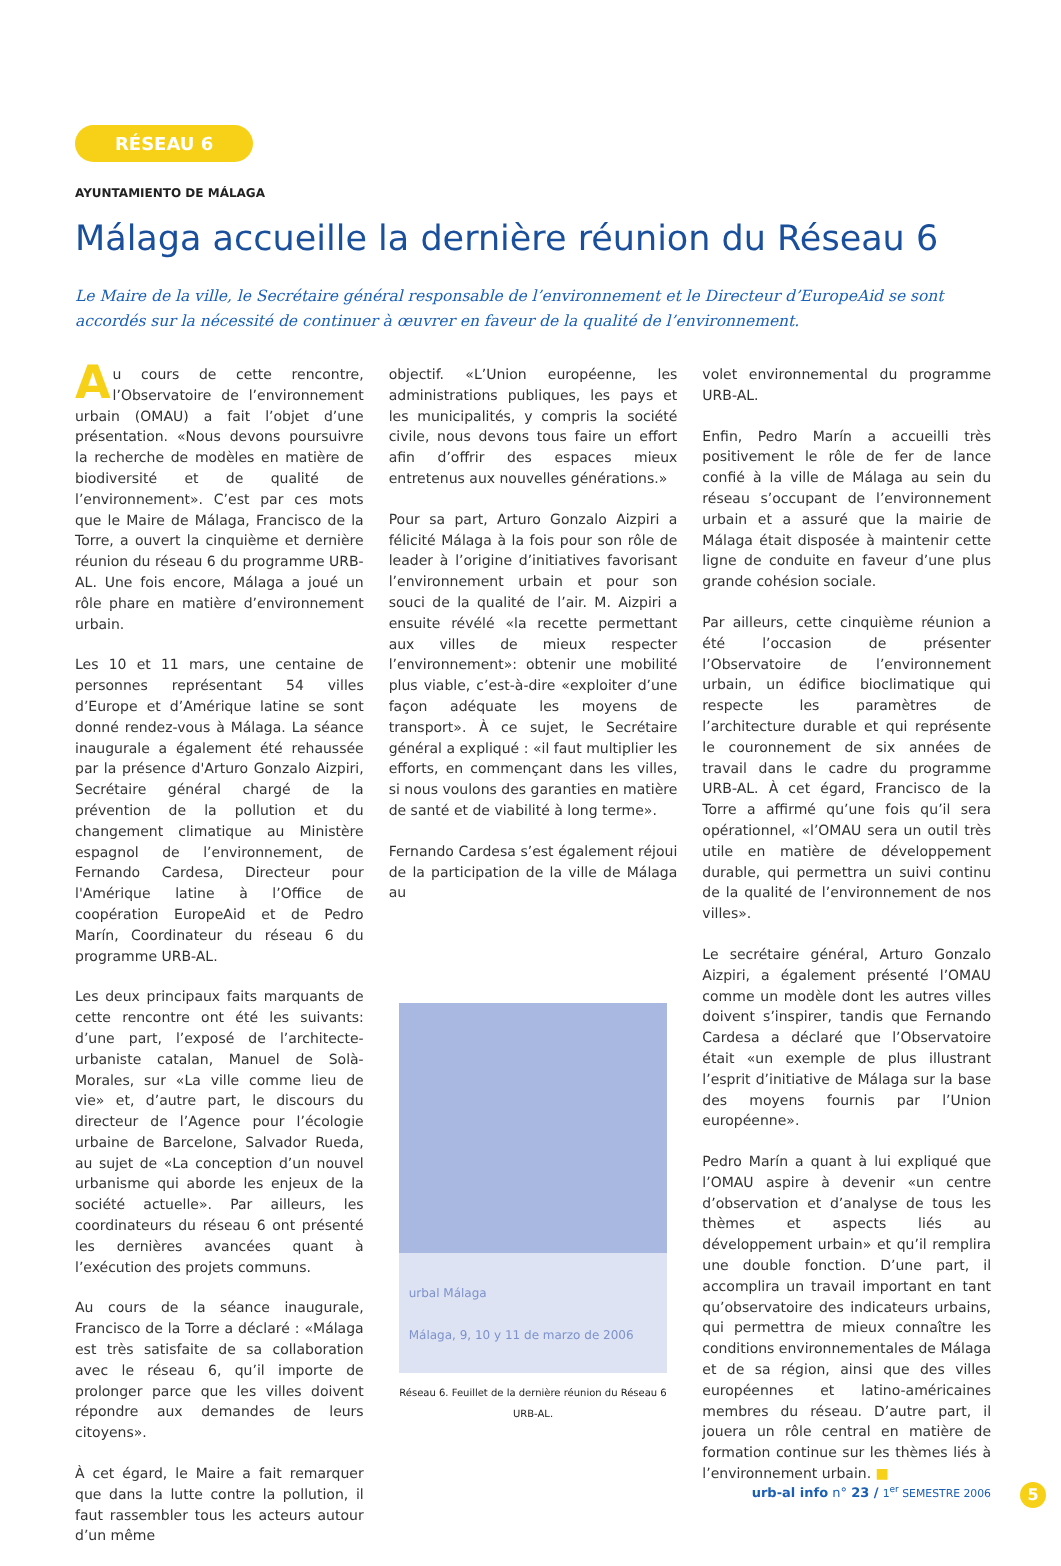RÉSEAU 6
AYUNTAMIENTO DE MÁLAGA
Málaga accueille la dernière réunion du Réseau 6
Le Maire de la ville, le Secrétaire général responsable de l’environnement et le Directeur d’EuropeAid se sont accordés sur la nécessité de continuer à œuvrer en faveur de la qualité de l’environnement.
Au cours de cette rencontre, l’Observatoire de l’environnement urbain (OMAU) a fait l’objet d’une présentation. «Nous devons poursuivre la recherche de modèles en matière de biodiversité et de qualité de l’environnement». C’est par ces mots que le Maire de Málaga, Francisco de la Torre, a ouvert la cinquième et dernière réunion du réseau 6 du programme URB-AL. Une fois encore, Málaga a joué un rôle phare en matière d’environnement urbain.
Les 10 et 11 mars, une centaine de personnes représentant 54 villes d’Europe et d’Amérique latine se sont donné rendez-vous à Málaga. La séance inaugurale a également été rehaussée par la présence d'Arturo Gonzalo Aizpiri, Secrétaire général chargé de la prévention de la pollution et du changement climatique au Ministère espagnol de l’environnement, de Fernando Cardesa, Directeur pour l'Amérique latine à l’Office de coopération EuropeAid et de Pedro Marín, Coordinateur du réseau 6 du programme URB-AL.
Les deux principaux faits marquants de cette rencontre ont été les suivants: d’une part, l’exposé de l’architecte-urbaniste catalan, Manuel de Solà-Morales, sur «La ville comme lieu de vie» et, d’autre part, le discours du directeur de l’Agence pour l’écologie urbaine de Barcelone, Salvador Rueda, au sujet de «La conception d’un nouvel urbanisme qui aborde les enjeux de la société actuelle». Par ailleurs, les coordinateurs du réseau 6 ont présenté les dernières avancées quant à l’exécution des projets communs.
Au cours de la séance inaugurale, Francisco de la Torre a déclaré : «Málaga est très satisfaite de sa collaboration avec le réseau 6, qu’il importe de prolonger parce que les villes doivent répondre aux demandes de leurs citoyens».
À cet égard, le Maire a fait remarquer que dans la lutte contre la pollution, il faut rassembler tous les acteurs autour d’un même
objectif. «L’Union européenne, les administrations publiques, les pays et les municipalités, y compris la société civile, nous devons tous faire un effort afin d’offrir des espaces mieux entretenus aux nouvelles générations.»
Pour sa part, Arturo Gonzalo Aizpiri a félicité Málaga à la fois pour son rôle de leader à l’origine d’initiatives favorisant l’environnement urbain et pour son souci de la qualité de l’air. M. Aizpiri a ensuite révélé «la recette permettant aux villes de mieux respecter l’environnement»: obtenir une mobilité plus viable, c’est-à-dire «exploiter d’une façon adéquate les moyens de transport». À ce sujet, le Secrétaire général a expliqué : «il faut multiplier les efforts, en commençant dans les villes, si nous voulons des garanties en matière de santé et de viabilité à long terme».
Fernando Cardesa s’est également réjoui de la participation de la ville de Málaga au
urbal Málaga
Málaga, 9, 10 y 11 de marzo de 2006
Réseau 6. Feuillet de la dernière réunion du Réseau 6 URB-AL.
volet environnemental du programme URB-AL.
Enfin, Pedro Marín a accueilli très positivement le rôle de fer de lance confié à la ville de Málaga au sein du réseau s’occupant de l’environnement urbain et a assuré que la mairie de Málaga était disposée à maintenir cette ligne de conduite en faveur d’une plus grande cohésion sociale.
Par ailleurs, cette cinquième réunion a été l’occasion de présenter l’Observatoire de l’environnement urbain, un édifice bioclimatique qui respecte les paramètres de l’architecture durable et qui représente le couronnement de six années de travail dans le cadre du programme URB-AL. À cet égard, Francisco de la Torre a affirmé qu’une fois qu’il sera opérationnel, «l’OMAU sera un outil très utile en matière de développement durable, qui permettra un suivi continu de la qualité de l’environnement de nos villes».
Le secrétaire général, Arturo Gonzalo Aizpiri, a également présenté l’OMAU comme un modèle dont les autres villes doivent s’inspirer, tandis que Fernando Cardesa a déclaré que l’Observatoire était «un exemple de plus illustrant l’esprit d’initiative de Málaga sur la base des moyens fournis par l’Union européenne».
Pedro Marín a quant à lui expliqué que l’OMAU aspire à devenir «un centre d’observation et d’analyse de tous les thèmes et aspects liés au développement urbain» et qu’il remplira une double fonction. D’une part, il accomplira un travail important en tant qu’observatoire des indicateurs urbains, qui permettra de mieux connaître les conditions environnementales de Málaga et de sa région, ainsi que des villes européennes et latino-américaines membres du réseau. D’autre part, il jouera un rôle central en matière de formation continue sur les thèmes liés à l’environnement urbain. ■
urb-al info n° 23 / 1<sup>er</sup> SEMESTRE 2006
5